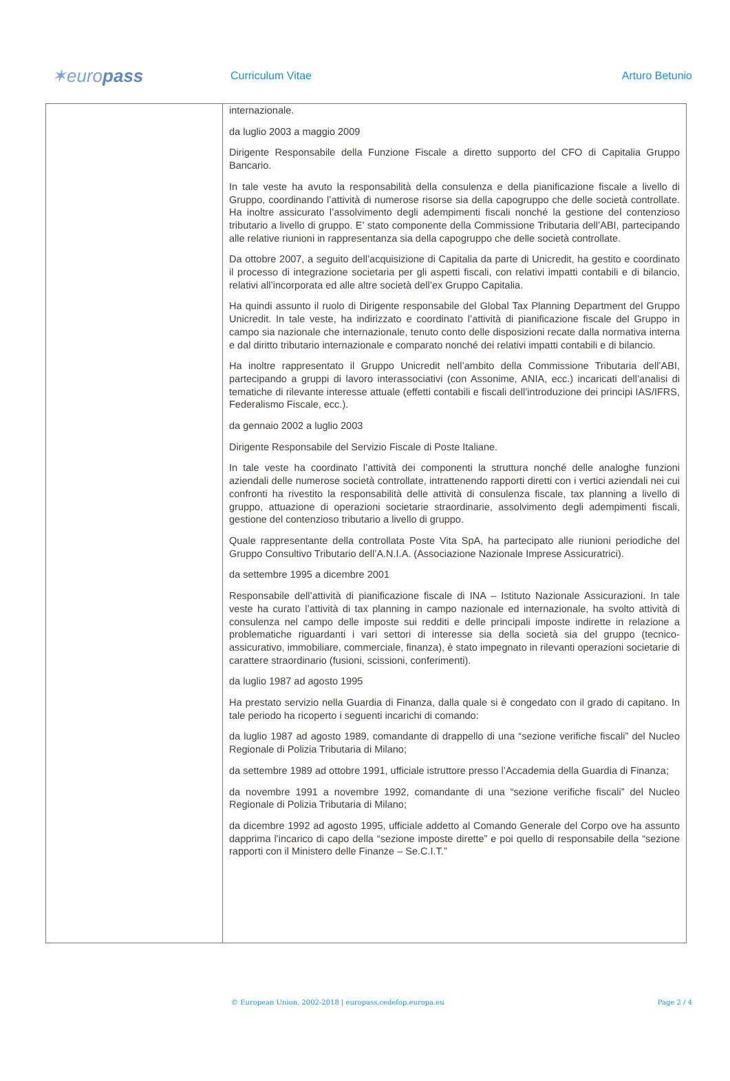✶europass
Curriculum Vitae Arturo Betunio
| | internazionale. da luglio 2003 a maggio 2009 Dirigente Responsabile della Funzione Fiscale a diretto supporto del CFO di Capitalia Gruppo Bancario. In tale veste ha avuto la responsabilità della consulenza e della pianificazione fiscale a livello di Gruppo, coordinando l’attività di numerose risorse sia della capogruppo che delle società controllate. Ha inoltre assicurato l’assolvimento degli adempimenti fiscali nonché la gestione del contenzioso tributario a livello di gruppo. E’ stato componente della Commissione Tributaria dell’ABI, partecipando alle relative riunioni in rappresentanza sia della capogruppo che delle società controllate. Da ottobre 2007, a seguito dell’acquisizione di Capitalia da parte di Unicredit, ha gestito e coordinato il processo di integrazione societaria per gli aspetti fiscali, con relativi impatti contabili e di bilancio, relativi all’incorporata ed alle altre società dell’ex Gruppo Capitalia. Ha quindi assunto il ruolo di Dirigente responsabile del Global Tax Planning Department del Gruppo Unicredit. In tale veste, ha indirizzato e coordinato l’attività di pianificazione fiscale del Gruppo in campo sia nazionale che internazionale, tenuto conto delle disposizioni recate dalla normativa interna e dal diritto tributario internazionale e comparato nonché dei relativi impatti contabili e di bilancio. Ha inoltre rappresentato il Gruppo Unicredit nell’ambito della Commissione Tributaria dell’ABI, partecipando a gruppi di lavoro interassociativi (con Assonime, ANIA, ecc.) incaricati dell’analisi di tematiche di rilevante interesse attuale (effetti contabili e fiscali dell’introduzione dei principi IAS/IFRS, Federalismo Fiscale, ecc.). da gennaio 2002 a luglio 2003 Dirigente Responsabile del Servizio Fiscale di Poste Italiane. In tale veste ha coordinato l’attività dei componenti la struttura nonché delle analoghe funzioni aziendali delle numerose società controllate, intrattenendo rapporti diretti con i vertici aziendali nei cui confronti ha rivestito la responsabilità delle attività di consulenza fiscale, tax planning a livello di gruppo, attuazione di operazioni societarie straordinarie, assolvimento degli adempimenti fiscali, gestione del contenzioso tributario a livello di gruppo. Quale rappresentante della controllata Poste Vita SpA, ha partecipato alle riunioni periodiche del Gruppo Consultivo Tributario dell’A.N.I.A. (Associazione Nazionale Imprese Assicuratrici). da settembre 1995 a dicembre 2001 Responsabile dell’attività di pianificazione fiscale di INA – Istituto Nazionale Assicurazioni. In tale veste ha curato l’attività di tax planning in campo nazionale ed internazionale, ha svolto attività di consulenza nel campo delle imposte sui redditi e delle principali imposte indirette in relazione a problematiche riguardanti i vari settori di interesse sia della società sia del gruppo (tecnico-assicurativo, immobiliare, commerciale, finanza), è stato impegnato in rilevanti operazioni societarie di carattere straordinario (fusioni, scissioni, conferimenti). da luglio 1987 ad agosto 1995 Ha prestato servizio nella Guardia di Finanza, dalla quale si è congedato con il grado di capitano. In tale periodo ha ricoperto i seguenti incarichi di comando: da luglio 1987 ad agosto 1989, comandante di drappello di una “sezione verifiche fiscali” del Nucleo Regionale di Polizia Tributaria di Milano; da settembre 1989 ad ottobre 1991, ufficiale istruttore presso l’Accademia della Guardia di Finanza; da novembre 1991 a novembre 1992, comandante di una “sezione verifiche fiscali” del Nucleo Regionale di Polizia Tributaria di Milano; da dicembre 1992 ad agosto 1995, ufficiale addetto al Comando Generale del Corpo ove ha assunto dapprima l’incarico di capo della “sezione imposte dirette” e poi quello di responsabile della “sezione rapporti con il Ministero delle Finanze – Se.C.I.T.” |
© European Union, 2002-2018 | europass.cedefop.europa.eu Page 2 / 4